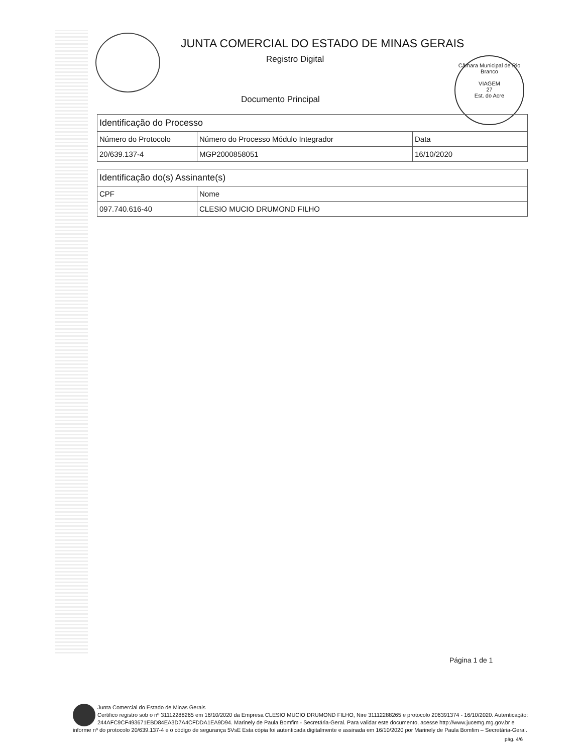JUNTA COMERCIAL DO ESTADO DE MINAS GERAIS
Registro Digital
Documento Principal
Câmara Municipal de Rio Branco
VIAGEM
27
Est. do Acre
| Identificação do Processo | | |
| --- | --- | --- |
| Número do Protocolo | Número do Processo Módulo Integrador | Data |
| 20/639.137-4 | MGP2000858051 | 16/10/2020 |
| Identificação do(s) Assinante(s) | |
| --- | --- |
| CPF | Nome |
| 097.740.616-40 | CLESIO MUCIO DRUMOND FILHO |
Página 1 de 1
Junta Comercial do Estado de Minas Gerais
Certifico registro sob o nº 31112288265 em 16/10/2020 da Empresa CLESIO MUCIO DRUMOND FILHO, Nire 31112288265 e protocolo 206391374 - 16/10/2020. Autenticação: 244AFC9CF493671EBD84EA3D7A4CFDDA1EA9D94. Marinely de Paula Bomfim - Secretária-Geral. Para validar este documento, acesse http://www.jucemg.mg.gov.br e informe nº do protocolo 20/639.137-4 e o código de segurança 5VsE Esta cópia foi autenticada digitalmente e assinada em 16/10/2020 por Marinely de Paula Bomfim – Secretária-Geral.
pág. 4/6